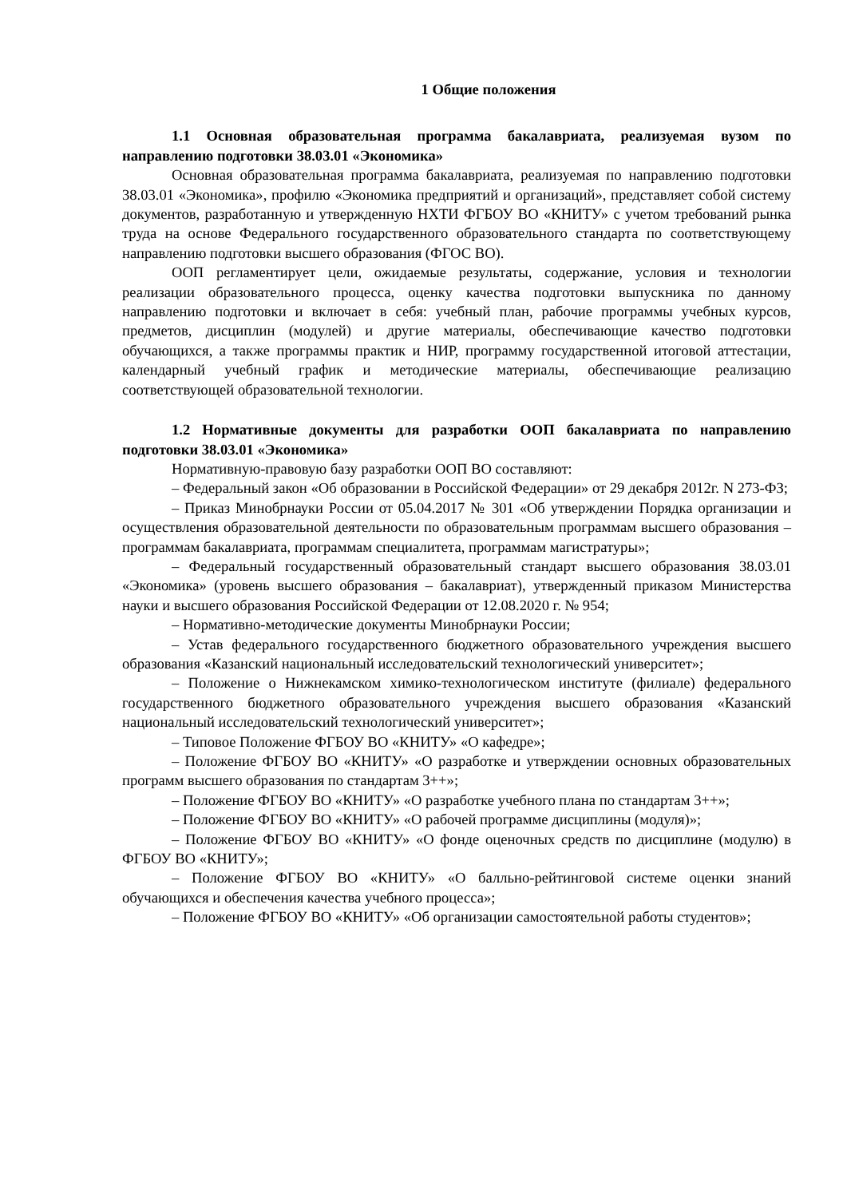1 Общие положения
1.1 Основная образовательная программа бакалавриата, реализуемая вузом по направлению подготовки 38.03.01 «Экономика»
Основная образовательная программа бакалавриата, реализуемая по направлению подготовки 38.03.01 «Экономика», профилю «Экономика предприятий и организаций», представляет собой систему документов, разработанную и утвержденную НХТИ ФГБОУ ВО «КНИТУ» с учетом требований рынка труда на основе Федерального государственного образовательного стандарта по соответствующему направлению подготовки высшего образования (ФГОС ВО).
ООП регламентирует цели, ожидаемые результаты, содержание, условия и технологии реализации образовательного процесса, оценку качества подготовки выпускника по данному направлению подготовки и включает в себя: учебный план, рабочие программы учебных курсов, предметов, дисциплин (модулей) и другие материалы, обеспечивающие качество подготовки обучающихся, а также программы практик и НИР, программу государственной итоговой аттестации, календарный учебный график и методические материалы, обеспечивающие реализацию соответствующей образовательной технологии.
1.2 Нормативные документы для разработки ООП бакалавриата по направлению подготовки 38.03.01 «Экономика»
Нормативную-правовую базу разработки ООП ВО составляют:
– Федеральный закон «Об образовании в Российской Федерации» от 29 декабря 2012г. N 273-ФЗ;
– Приказ Минобрнауки России от 05.04.2017 № 301 «Об утверждении Порядка организации и осуществления образовательной деятельности по образовательным программам высшего образования – программам бакалавриата, программам специалитета, программам магистратуры»;
– Федеральный государственный образовательный стандарт высшего образования 38.03.01 «Экономика» (уровень высшего образования – бакалавриат), утвержденный приказом Министерства науки и высшего образования Российской Федерации от 12.08.2020 г. № 954;
– Нормативно-методические документы Минобрнауки России;
– Устав федерального государственного бюджетного образовательного учреждения высшего образования «Казанский национальный исследовательский технологический университет»;
– Положение о Нижнекамском химико-технологическом институте (филиале) федерального государственного бюджетного образовательного учреждения высшего образования «Казанский национальный исследовательский технологический университет»;
– Типовое Положение ФГБОУ ВО «КНИТУ» «О кафедре»;
– Положение ФГБОУ ВО «КНИТУ» «О разработке и утверждении основных образовательных программ высшего образования по стандартам 3++»;
– Положение ФГБОУ ВО «КНИТУ» «О разработке учебного плана по стандартам 3++»;
– Положение ФГБОУ ВО «КНИТУ» «О рабочей программе дисциплины (модуля)»;
– Положение ФГБОУ ВО «КНИТУ» «О фонде оценочных средств по дисциплине (модулю) в ФГБОУ ВО «КНИТУ»;
– Положение ФГБОУ ВО «КНИТУ» «О балльно-рейтинговой системе оценки знаний обучающихся и обеспечения качества учебного процесса»;
– Положение ФГБОУ ВО «КНИТУ» «Об организации самостоятельной работы студентов»;